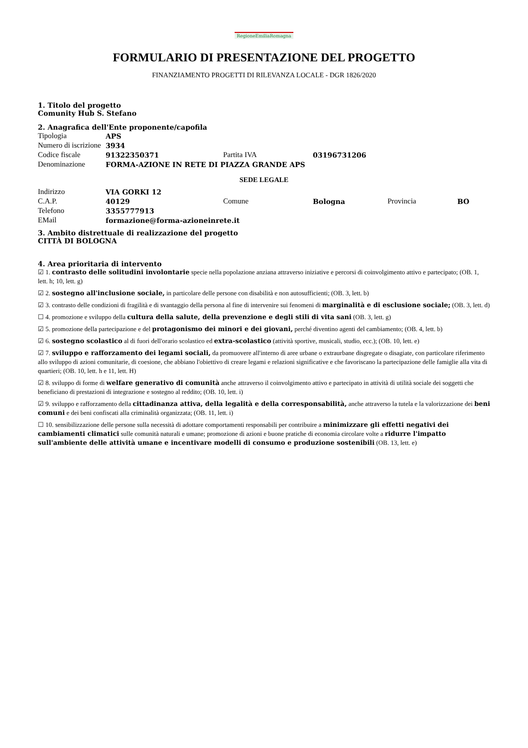RegioneEmiliaRomagna
FORMULARIO DI PRESENTAZIONE DEL PROGETTO
FINANZIAMENTO PROGETTI DI RILEVANZA LOCALE - DGR 1826/2020
1. Titolo del progetto
Comunity Hub S. Stefano
2. Anagrafica dell'Ente proponente/capofila
| Tipologia | APS | | | | |
| Numero di iscrizione | 3934 | | | | |
| Codice fiscale | 91322350371 | Partita IVA | 03196731206 | | |
| Denominazione | FORMA-AZIONE IN RETE DI PIAZZA GRANDE APS | | | | |
| SEDE LEGALE | | | | | |
| Indirizzo | VIA GORKI 12 | | | | |
| C.A.P. | 40129 | Comune | Bologna | Provincia | BO |
| Telefono | 3355777913 | | | | |
| EMail | formazione@forma-azioneinrete.it | | | | |
3. Ambito distrettuale di realizzazione del progetto
CITTÀ DI BOLOGNA
4. Area prioritaria di intervento
☑ 1. contrasto delle solitudini involontarie specie nella popolazione anziana attraverso iniziative e percorsi di coinvolgimento attivo e partecipato; (OB. 1, lett. h; 10, lett. g)
☑ 2. sostegno all'inclusione sociale, in particolare delle persone con disabilità e non autosufficienti; (OB. 3, lett. b)
☑ 3. contrasto delle condizioni di fragilità e di svantaggio della persona al fine di intervenire sui fenomeni di marginalità e di esclusione sociale; (OB. 3, lett. d)
☐ 4. promozione e sviluppo della cultura della salute, della prevenzione e degli stili di vita sani (OB. 3, lett. g)
☑ 5. promozione della partecipazione e del protagonismo dei minori e dei giovani, perché diventino agenti del cambiamento; (OB. 4, lett. b)
☑ 6. sostegno scolastico al di fuori dell'orario scolastico ed extra-scolastico (attività sportive, musicali, studio, ecc.); (OB. 10, lett. e)
☑ 7. sviluppo e rafforzamento dei legami sociali, da promuovere all'interno di aree urbane o extraurbane disgregate o disagiate, con particolare riferimento allo sviluppo di azioni comunitarie, di coesione, che abbiano l'obiettivo di creare legami e relazioni significative e che favoriscano la partecipazione delle famiglie alla vita di quartieri; (OB. 10, lett. h e 11, lett. H)
☑ 8. sviluppo di forme di welfare generativo di comunità anche attraverso il coinvolgimento attivo e partecipato in attività di utilità sociale dei soggetti che beneficiano di prestazioni di integrazione e sostegno al reddito; (OB. 10, lett. i)
☑ 9. sviluppo e rafforzamento della cittadinanza attiva, della legalità e della corresponsabilità, anche attraverso la tutela e la valorizzazione dei beni comuni e dei beni confiscati alla criminalità organizzata; (OB. 11, lett. i)
☐ 10. sensibilizzazione delle persone sulla necessità di adottare comportamenti responsabili per contribuire a minimizzare gli effetti negativi dei cambiamenti climatici sulle comunità naturali e umane; promozione di azioni e buone pratiche di economia circolare volte a ridurre l'impatto sull'ambiente delle attività umane e incentivare modelli di consumo e produzione sostenibili (OB. 13, lett. e)